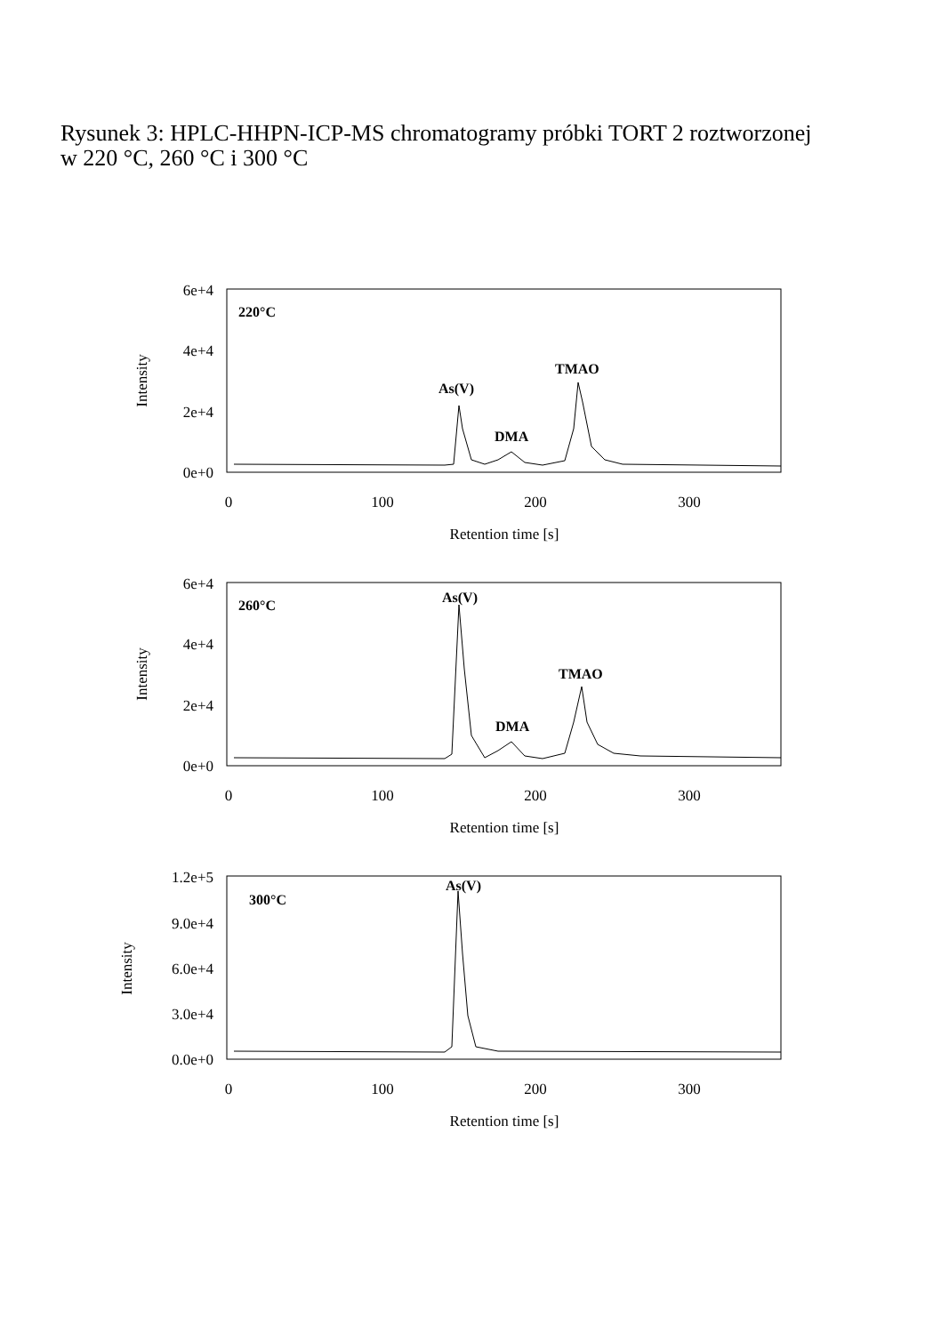Rysunek 3: HPLC-HHPN-ICP-MS chromatogramy próbki TORT 2 roztworzonej
w 220 °C, 260 °C i 300 °C
6e+4
4e+4
2e+4
0e+0
6e+4
4e+4
2e+4
0e+0
1.2e+5
9.0e+4
6.0e+4
3.0e+4
0.0e+0
0
100
200
300
Retention time [s]
0
100
200
300
Retention time [s]
0
100
200
300
Retention time [s]
Intensity
Intensity
Intensity
220°C
As(V)
DMA
TMAO
260°C
As(V)
DMA
TMAO
300°C
As(V)